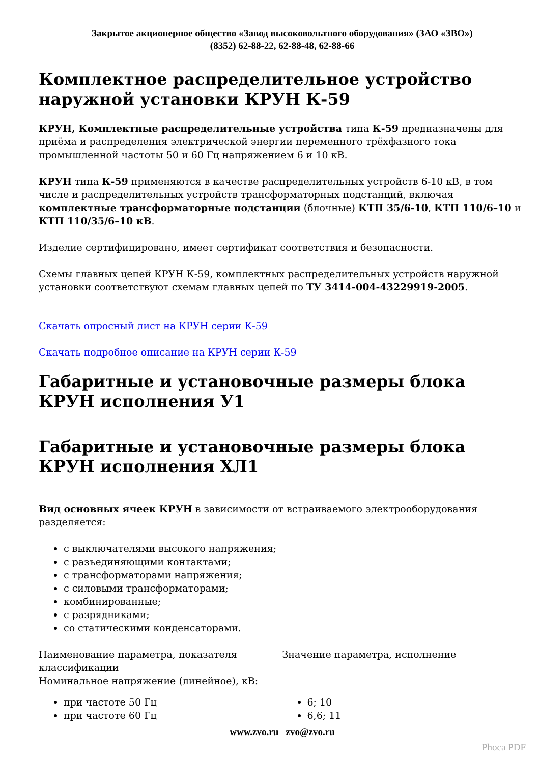Закрытое акционерное общество «Завод высоковольтного оборудования» (ЗАО «ЗВО»)
(8352) 62-88-22, 62-88-48, 62-88-66
Комплектное распределительное устройство наружной установки КРУН К-59
КРУН, Комплектные распределительные устройства типа К-59 предназначены для приёма и распределения электрической энергии переменного трёхфазного тока промышленной частоты 50 и 60 Гц напряжением 6 и 10 кВ.
КРУН типа К-59 применяются в качестве распределительных устройств 6-10 кВ, в том числе и распределительных устройств трансформаторных подстанций, включая комплектные трансформаторные подстанции (блочные) КТП 35/6-10, КТП 110/6–10 и КТП 110/35/6–10 кВ.
Изделие сертифицировано, имеет сертификат соответствия и безопасности.
Схемы главных цепей КРУН К-59, комплектных распределительных устройств наружной установки соответствуют схемам главных цепей по ТУ 3414-004-43229919-2005.
Скачать опросный лист на КРУН серии К-59
Скачать подробное описание на КРУН серии К-59
Габаритные и установочные размеры блока КРУН исполнения У1
Габаритные и установочные размеры блока КРУН исполнения ХЛ1
Вид основных ячеек КРУН в зависимости от встраиваемого электрооборудования разделяется:
с выключателями высокого напряжения;
с разъединяющими контактами;
с трансформаторами напряжения;
с силовыми трансформаторами;
комбинированные;
с разрядниками;
со статическими конденсаторами.
| Наименование параметра, показателя классификации | Значение параметра, исполнение |
| Номинальное напряжение (линейное), кВ: при частоте 50 Гц при частоте 60 Гц | 6; 10 6,6; 11 |
www.zvo.ru zvo@zvo.ru
Phoca PDF